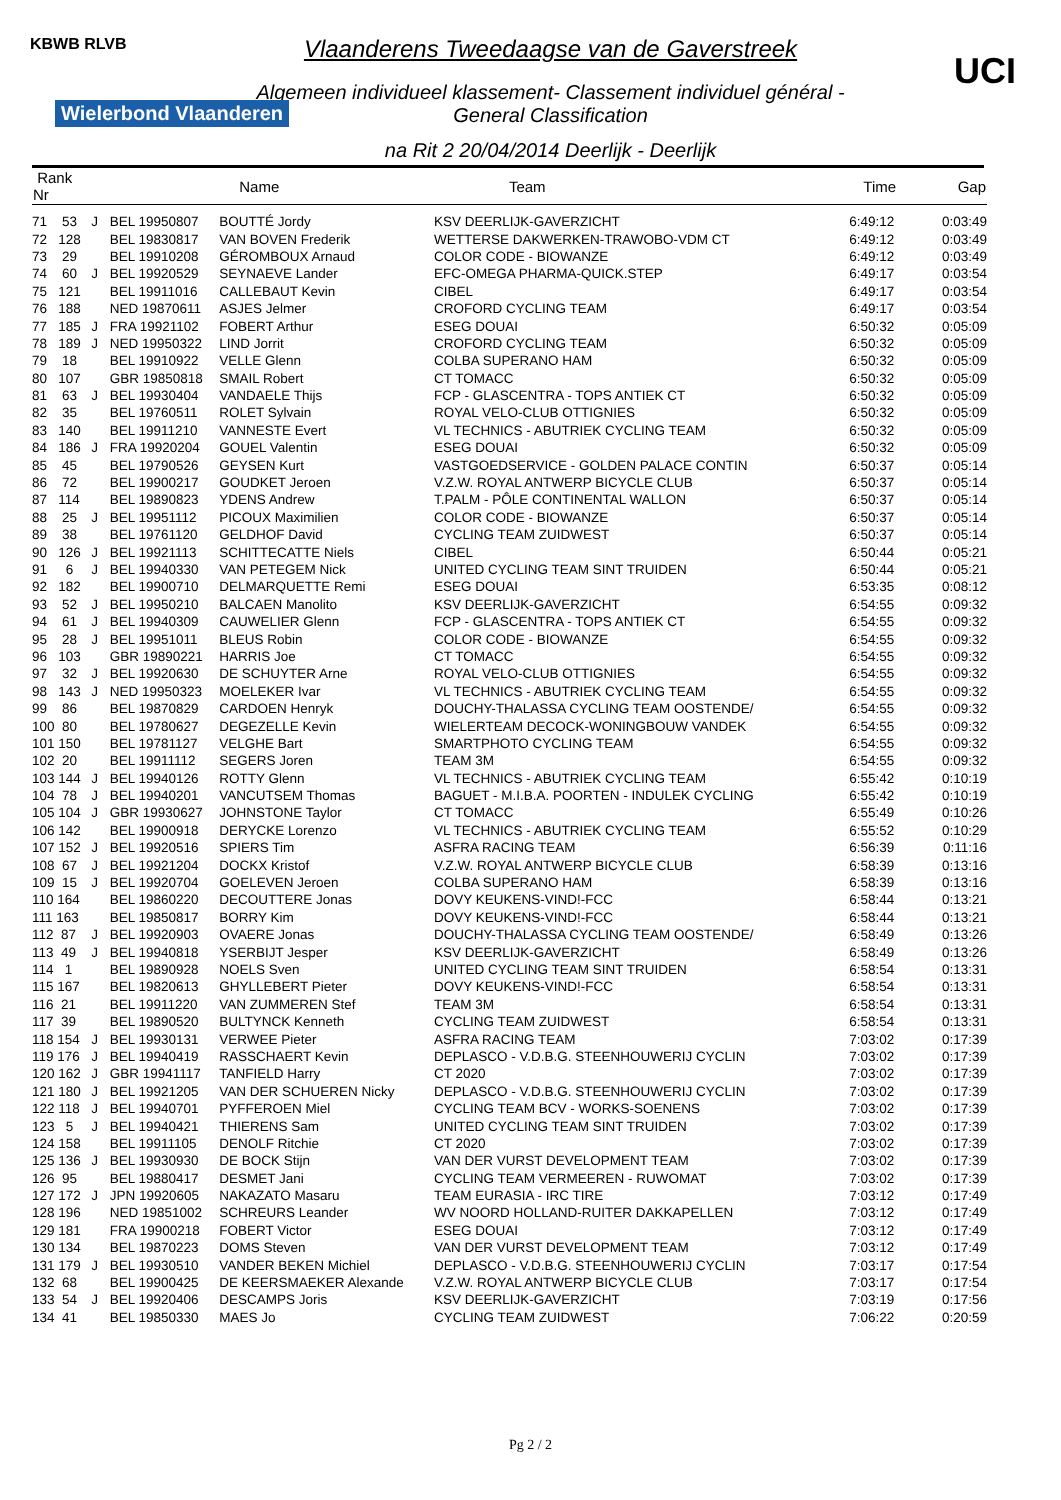KBWB RLVB
Wielerbond Vlaanderen
UCI
Vlaanderens Tweedaagse van de Gaverstreek
Algemeen individueel klassement- Classement individuel général - General Classification
na Rit 2 20/04/2014 Deerlijk - Deerlijk
| Rank Nr | | | Name | Team | Time | Gap |
| --- | --- | --- | --- | --- | --- | --- |
| 71 53 | J | BEL 19950807 | BOUTTÉ Jordy | KSV DEERLIJK-GAVERZICHT | 6:49:12 | 0:03:49 |
| 72 128 | | BEL 19830817 | VAN BOVEN Frederik | WETTERSE DAKWERKEN-TRAWOBO-VDM CT | 6:49:12 | 0:03:49 |
| 73 29 | | BEL 19910208 | GÉROMBOUX Arnaud | COLOR CODE - BIOWANZE | 6:49:12 | 0:03:49 |
| 74 60 | J | BEL 19920529 | SEYNAEVE Lander | EFC-OMEGA PHARMA-QUICK.STEP | 6:49:17 | 0:03:54 |
| 75 121 | | BEL 19911016 | CALLEBAUT Kevin | CIBEL | 6:49:17 | 0:03:54 |
| 76 188 | | NED 19870611 | ASJES Jelmer | CROFORD CYCLING TEAM | 6:49:17 | 0:03:54 |
| 77 185 | J | FRA 19921102 | FOBERT Arthur | ESEG DOUAI | 6:50:32 | 0:05:09 |
| 78 189 | J | NED 19950322 | LIND Jorrit | CROFORD CYCLING TEAM | 6:50:32 | 0:05:09 |
| 79 18 | | BEL 19910922 | VELLE Glenn | COLBA SUPERANO HAM | 6:50:32 | 0:05:09 |
| 80 107 | | GBR 19850818 | SMAIL Robert | CT TOMACC | 6:50:32 | 0:05:09 |
| 81 63 | J | BEL 19930404 | VANDAELE Thijs | FCP - GLASCENTRA - TOPS ANTIEK CT | 6:50:32 | 0:05:09 |
| 82 35 | | BEL 19760511 | ROLET Sylvain | ROYAL VELO-CLUB OTTIGNIES | 6:50:32 | 0:05:09 |
| 83 140 | | BEL 19911210 | VANNESTE Evert | VL TECHNICS - ABUTRIEK CYCLING TEAM | 6:50:32 | 0:05:09 |
| 84 186 | J | FRA 19920204 | GOUEL Valentin | ESEG DOUAI | 6:50:32 | 0:05:09 |
| 85 45 | | BEL 19790526 | GEYSEN Kurt | VASTGOEDSERVICE - GOLDEN PALACE CONTIN | 6:50:37 | 0:05:14 |
| 86 72 | | BEL 19900217 | GOUDKET Jeroen | V.Z.W. ROYAL ANTWERP BICYCLE CLUB | 6:50:37 | 0:05:14 |
| 87 114 | | BEL 19890823 | YDENS Andrew | T.PALM - PÔLE CONTINENTAL WALLON | 6:50:37 | 0:05:14 |
| 88 25 | J | BEL 19951112 | PICOUX Maximilien | COLOR CODE - BIOWANZE | 6:50:37 | 0:05:14 |
| 89 38 | | BEL 19761120 | GELDHOF David | CYCLING TEAM ZUIDWEST | 6:50:37 | 0:05:14 |
| 90 126 | J | BEL 19921113 | SCHITTECATTE Niels | CIBEL | 6:50:44 | 0:05:21 |
| 91 6 | J | BEL 19940330 | VAN PETEGEM Nick | UNITED CYCLING TEAM SINT TRUIDEN | 6:50:44 | 0:05:21 |
| 92 182 | | BEL 19900710 | DELMARQUETTE Remi | ESEG DOUAI | 6:53:35 | 0:08:12 |
| 93 52 | J | BEL 19950210 | BALCAEN Manolito | KSV DEERLIJK-GAVERZICHT | 6:54:55 | 0:09:32 |
| 94 61 | J | BEL 19940309 | CAUWELIER Glenn | FCP - GLASCENTRA - TOPS ANTIEK CT | 6:54:55 | 0:09:32 |
| 95 28 | J | BEL 19951011 | BLEUS Robin | COLOR CODE - BIOWANZE | 6:54:55 | 0:09:32 |
| 96 103 | | GBR 19890221 | HARRIS Joe | CT TOMACC | 6:54:55 | 0:09:32 |
| 97 32 | J | BEL 19920630 | DE SCHUYTER Arne | ROYAL VELO-CLUB OTTIGNIES | 6:54:55 | 0:09:32 |
| 98 143 | J | NED 19950323 | MOELEKER Ivar | VL TECHNICS - ABUTRIEK CYCLING TEAM | 6:54:55 | 0:09:32 |
| 99 86 | | BEL 19870829 | CARDOEN Henryk | DOUCHY-THALASSA CYCLING TEAM OOSTENDE/ | 6:54:55 | 0:09:32 |
| 100 80 | | BEL 19780627 | DEGEZELLE Kevin | WIELERTEAM DECOCK-WONINGBOUW VANDEK | 6:54:55 | 0:09:32 |
| 101 150 | | BEL 19781127 | VELGHE Bart | SMARTPHOTO CYCLING TEAM | 6:54:55 | 0:09:32 |
| 102 20 | | BEL 19911112 | SEGERS Joren | TEAM 3M | 6:54:55 | 0:09:32 |
| 103 144 | J | BEL 19940126 | ROTTY Glenn | VL TECHNICS - ABUTRIEK CYCLING TEAM | 6:55:42 | 0:10:19 |
| 104 78 | J | BEL 19940201 | VANCUTSEM Thomas | BAGUET - M.I.B.A. POORTEN - INDULEK CYCLING | 6:55:42 | 0:10:19 |
| 105 104 | J | GBR 19930627 | JOHNSTONE Taylor | CT TOMACC | 6:55:49 | 0:10:26 |
| 106 142 | | BEL 19900918 | DERYCKE Lorenzo | VL TECHNICS - ABUTRIEK CYCLING TEAM | 6:55:52 | 0:10:29 |
| 107 152 | J | BEL 19920516 | SPIERS Tim | ASFRA RACING TEAM | 6:56:39 | 0:11:16 |
| 108 67 | J | BEL 19921204 | DOCKX Kristof | V.Z.W. ROYAL ANTWERP BICYCLE CLUB | 6:58:39 | 0:13:16 |
| 109 15 | J | BEL 19920704 | GOELEVEN Jeroen | COLBA SUPERANO HAM | 6:58:39 | 0:13:16 |
| 110 164 | | BEL 19860220 | DECOUTTERE Jonas | DOVY KEUKENS-VIND!-FCC | 6:58:44 | 0:13:21 |
| 111 163 | | BEL 19850817 | BORRY Kim | DOVY KEUKENS-VIND!-FCC | 6:58:44 | 0:13:21 |
| 112 87 | J | BEL 19920903 | OVAERE Jonas | DOUCHY-THALASSA CYCLING TEAM OOSTENDE/ | 6:58:49 | 0:13:26 |
| 113 49 | J | BEL 19940818 | YSERBIJT Jesper | KSV DEERLIJK-GAVERZICHT | 6:58:49 | 0:13:26 |
| 114 1 | | BEL 19890928 | NOELS Sven | UNITED CYCLING TEAM SINT TRUIDEN | 6:58:54 | 0:13:31 |
| 115 167 | | BEL 19820613 | GHYLLEBERT Pieter | DOVY KEUKENS-VIND!-FCC | 6:58:54 | 0:13:31 |
| 116 21 | | BEL 19911220 | VAN ZUMMEREN Stef | TEAM 3M | 6:58:54 | 0:13:31 |
| 117 39 | | BEL 19890520 | BULTYNCK Kenneth | CYCLING TEAM ZUIDWEST | 6:58:54 | 0:13:31 |
| 118 154 | J | BEL 19930131 | VERWEE Pieter | ASFRA RACING TEAM | 7:03:02 | 0:17:39 |
| 119 176 | J | BEL 19940419 | RASSCHAERT Kevin | DEPLASCO - V.D.B.G. STEENHOUWERIJ CYCLIN | 7:03:02 | 0:17:39 |
| 120 162 | J | GBR 19941117 | TANFIELD Harry | CT 2020 | 7:03:02 | 0:17:39 |
| 121 180 | J | BEL 19921205 | VAN DER SCHUEREN Nicky | DEPLASCO - V.D.B.G. STEENHOUWERIJ CYCLIN | 7:03:02 | 0:17:39 |
| 122 118 | J | BEL 19940701 | PYFFEROEN Miel | CYCLING TEAM BCV - WORKS-SOENENS | 7:03:02 | 0:17:39 |
| 123 5 | J | BEL 19940421 | THIERENS Sam | UNITED CYCLING TEAM SINT TRUIDEN | 7:03:02 | 0:17:39 |
| 124 158 | | BEL 19911105 | DENOLF Ritchie | CT 2020 | 7:03:02 | 0:17:39 |
| 125 136 | J | BEL 19930930 | DE BOCK Stijn | VAN DER VURST DEVELOPMENT TEAM | 7:03:02 | 0:17:39 |
| 126 95 | | BEL 19880417 | DESMET Jani | CYCLING TEAM VERMEEREN - RUWOMAT | 7:03:02 | 0:17:39 |
| 127 172 | J | JPN 19920605 | NAKAZATO Masaru | TEAM EURASIA - IRC TIRE | 7:03:12 | 0:17:49 |
| 128 196 | | NED 19851002 | SCHREURS Leander | WV NOORD HOLLAND-RUITER DAKKAPELLEN | 7:03:12 | 0:17:49 |
| 129 181 | | FRA 19900218 | FOBERT Victor | ESEG DOUAI | 7:03:12 | 0:17:49 |
| 130 134 | | BEL 19870223 | DOMS Steven | VAN DER VURST DEVELOPMENT TEAM | 7:03:12 | 0:17:49 |
| 131 179 | J | BEL 19930510 | VANDER BEKEN Michiel | DEPLASCO - V.D.B.G. STEENHOUWERIJ CYCLIN | 7:03:17 | 0:17:54 |
| 132 68 | | BEL 19900425 | DE KEERSMAEKER Alexande | V.Z.W. ROYAL ANTWERP BICYCLE CLUB | 7:03:17 | 0:17:54 |
| 133 54 | J | BEL 19920406 | DESCAMPS Joris | KSV DEERLIJK-GAVERZICHT | 7:03:19 | 0:17:56 |
| 134 41 | | BEL 19850330 | MAES Jo | CYCLING TEAM ZUIDWEST | 7:06:22 | 0:20:59 |
Pg 2 / 2